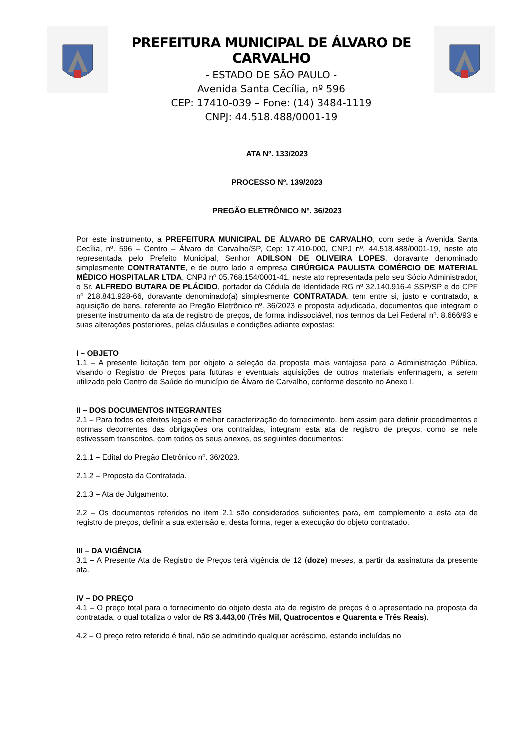PREFEITURA MUNICIPAL DE ÁLVARO DE CARVALHO
- ESTADO DE SÃO PAULO -
Avenida Santa Cecília, nº 596
CEP: 17410-039 – Fone: (14) 3484-1119
CNPJ: 44.518.488/0001-19
ATA Nº. 133/2023
PROCESSO Nº. 139/2023
PREGÃO ELETRÔNICO Nº. 36/2023
Por este instrumento, a PREFEITURA MUNICIPAL DE ÁLVARO DE CARVALHO, com sede à Avenida Santa Cecília, nº. 596 – Centro – Álvaro de Carvalho/SP, Cep: 17.410-000, CNPJ nº. 44.518.488/0001-19, neste ato representada pelo Prefeito Municipal, Senhor ADILSON DE OLIVEIRA LOPES, doravante denominado simplesmente CONTRATANTE, e de outro lado a empresa CIRÚRGICA PAULISTA COMÉRCIO DE MATERIAL MÉDICO HOSPITALAR LTDA, CNPJ nº 05.768.154/0001-41, neste ato representada pelo seu Sócio Administrador, o Sr. ALFREDO BUTARA DE PLÁCIDO, portador da Cédula de Identidade RG nº 32.140.916-4 SSP/SP e do CPF nº 218.841.928-66, doravante denominado(a) simplesmente CONTRATADA, tem entre si, justo e contratado, a aquisição de bens, referente ao Pregão Eletrônico nº. 36/2023 e proposta adjudicada, documentos que integram o presente instrumento da ata de registro de preços, de forma indissociável, nos termos da Lei Federal nº. 8.666/93 e suas alterações posteriores, pelas cláusulas e condições adiante expostas:
I – OBJETO
1.1 – A presente licitação tem por objeto a seleção da proposta mais vantajosa para a Administração Pública, visando o Registro de Preços para futuras e eventuais aquisições de outros materiais enfermagem, a serem utilizado pelo Centro de Saúde do município de Álvaro de Carvalho, conforme descrito no Anexo I.
II – DOS DOCUMENTOS INTEGRANTES
2.1 – Para todos os efeitos legais e melhor caracterização do fornecimento, bem assim para definir procedimentos e normas decorrentes das obrigações ora contraídas, integram esta ata de registro de preços, como se nele estivessem transcritos, com todos os seus anexos, os seguintes documentos:
2.1.1 – Edital do Pregão Eletrônico nº. 36/2023.
2.1.2 – Proposta da Contratada.
2.1.3 – Ata de Julgamento.
2.2 – Os documentos referidos no item 2.1 são considerados suficientes para, em complemento a esta ata de registro de preços, definir a sua extensão e, desta forma, reger a execução do objeto contratado.
III – DA VIGÊNCIA
3.1 – A Presente Ata de Registro de Preços terá vigência de 12 (doze) meses, a partir da assinatura da presente ata.
IV – DO PREÇO
4.1 – O preço total para o fornecimento do objeto desta ata de registro de preços é o apresentado na proposta da contratada, o qual totaliza o valor de R$ 3.443,00 (Três Mil, Quatrocentos e Quarenta e Três Reais).
4.2 – O preço retro referido é final, não se admitindo qualquer acréscimo, estando incluídas no